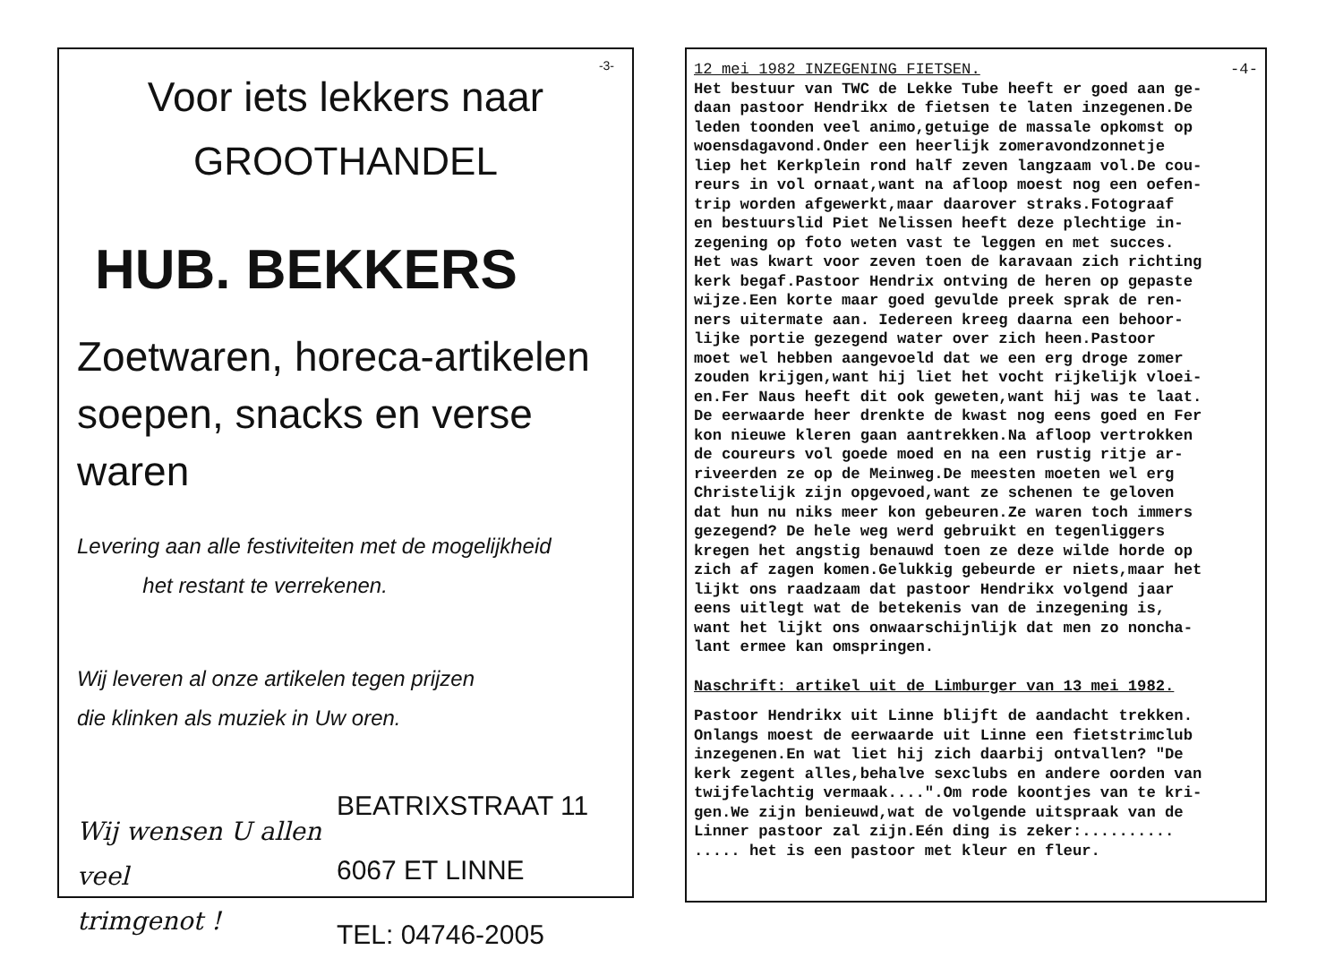-3-
Voor iets lekkers naar
GROOTHANDEL
HUB. BEKKERS
Zoetwaren, horeca-artikelen
soepen, snacks en verse waren
Levering aan alle festiviteiten met de mogelijkheid
het restant te verrekenen.
Wij leveren al onze artikelen tegen prijzen
die klinken als muziek in Uw oren.
Wij wensen U allen
veel
trimgenot !
BEATRIXSTRAAT 11
6067 ET LINNE
TEL: 04746-2005
12 mei 1982 INZEGENING FIETSEN. -4-
Het bestuur van TWC de Lekke Tube heeft er goed aan ge-
daan pastoor Hendrikx de fietsen te laten inzegenen.De
leden toonden veel animo,getuige de massale opkomst op
woensdagavond.Onder een heerlijk zomeravondzonnetje
liep het Kerkplein rond half zeven langzaam vol.De cou-
reurs in vol ornaat,want na afloop moest nog een oefen-
trip worden afgewerkt,maar daarover straks.Fotograaf
en bestuurslid Piet Nelissen heeft deze plechtige in-
zegening op foto weten vast te leggen en met succes.
Het was kwart voor zeven toen de karavaan zich richting
kerk begaf.Pastoor Hendrix ontving de heren op gepaste
wijze.Een korte maar goed gevulde preek sprak de ren-
ners uitermate aan. Iedereen kreeg daarna een behoor-
lijke portie gezegend water over zich heen.Pastoor
moet wel hebben aangevoeld dat we een erg droge zomer
zouden krijgen,want hij liet het vocht rijkelijk vloei-
en.Fer Naus heeft dit ook geweten,want hij was te laat.
De eerwaarde heer drenkte de kwast nog eens goed en Fer
kon nieuwe kleren gaan aantrekken.Na afloop vertrokken
de coureurs vol goede moed en na een rustig ritje ar-
riveerden ze op de Meinweg.De meesten moeten wel erg
Christelijk zijn opgevoed,want ze schenen te geloven
dat hun nu niks meer kon gebeuren.Ze waren toch immers
gezegend? De hele weg werd gebruikt en tegenliggers
kregen het angstig benauwd toen ze deze wilde horde op
zich af zagen komen.Gelukkig gebeurde er niets,maar het
lijkt ons raadzaam dat pastoor Hendrikx volgend jaar
eens uitlegt wat de betekenis van de inzegening is,
want het lijkt ons onwaarschijnlijk dat men zo noncha-
lant ermee kan omspringen.
Naschrift: artikel uit de Limburger van 13 mei 1982.
Pastoor Hendrikx uit Linne blijft de aandacht trekken.
Onlangs moest de eerwaarde uit Linne een fietstrimclub
inzegenen.En wat liet hij zich daarbij ontvallen? "De
kerk zegent alles,behalve sexclubs en andere oorden van
twijfelachtig vermaak....".Om rode koontjes van te kri-
gen.We zijn benieuwd,wat de volgende uitspraak van de
Linner pastoor zal zijn.Eén ding is zeker:..........
..... het is een pastoor met kleur en fleur.